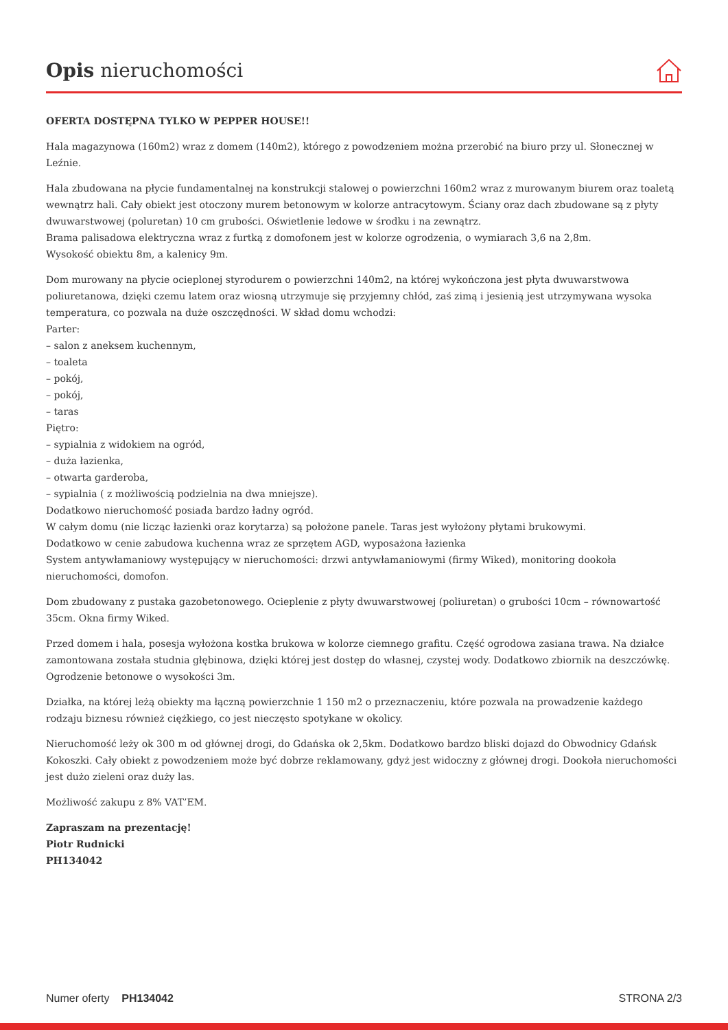Opis nieruchomości
OFERTA DOSTĘPNA TYLKO W PEPPER HOUSE!!
Hala magazynowa (160m2) wraz z domem (140m2), którego z powodzeniem można przerobić na biuro przy ul. Słonecznej w Leźnie.
Hala zbudowana na płycie fundamentalnej na konstrukcji stalowej o powierzchni 160m2 wraz z murowanym biurem oraz toaletą wewnątrz hali. Cały obiekt jest otoczony murem betonowym w kolorze antracytowym. Ściany oraz dach zbudowane są z płyty dwuwarstwowej (poluretan) 10 cm grubości. Oświetlenie ledowe w środku i na zewnątrz.
Brama palisadowa elektryczna wraz z furtką z domofonem jest w kolorze ogrodzenia, o wymiarach 3,6 na 2,8m.
Wysokość obiektu 8m, a kalenicy 9m.
Dom murowany na płycie ocieplonej styrodurem o powierzchni 140m2, na której wykończona jest płyta dwuwarstwowa poliuretanowa, dzięki czemu latem oraz wiosną utrzymuje się przyjemny chłód, zaś zimą i jesienią jest utrzymywana wysoka temperatura, co pozwala na duże oszczędności. W skład domu wchodzi:
Parter:
– salon z aneksem kuchennym,
– toaleta
– pokój,
– pokój,
– taras
Piętro:
– sypialnia z widokiem na ogród,
– duża łazienka,
– otwarta garderoba,
– sypialnia ( z możliwością podzielnia na dwa mniejsze).
Dodatkowo nieruchomość posiada bardzo ładny ogród.
W całym domu (nie licząc łazienki oraz korytarza) są położone panele. Taras jest wyłożony płytami brukowymi.
Dodatkowo w cenie zabudowa kuchenna wraz ze sprzętem AGD, wyposażona łazienka
System antywłamaniowy występujący w nieruchomości: drzwi antywłamaniowymi (firmy Wiked), monitoring dookoła nieruchomości, domofon.
Dom zbudowany z pustaka gazobetonowego. Ocieplenie z płyty dwuwarstwowej (poliuretan) o grubości 10cm – równowartość 35cm. Okna firmy Wiked.
Przed domem i hala, posesja wyłożona kostka brukowa w kolorze ciemnego grafitu. Część ogrodowa zasiana trawa. Na działce zamontowana została studnia głębinowa, dzięki której jest dostęp do własnej, czystej wody. Dodatkowo zbiornik na deszczówkę. Ogrodzenie betonowe o wysokości 3m.
Działka, na której leżą obiekty ma łączną powierzchnie 1 150 m2 o przeznaczeniu, które pozwala na prowadzenie każdego rodzaju biznesu również ciężkiego, co jest nieczęsto spotykane w okolicy.
Nieruchomość leży ok 300 m od głównej drogi, do Gdańska ok 2,5km. Dodatkowo bardzo bliski dojazd do Obwodnicy Gdańsk Kokoszki. Cały obiekt z powodzeniem może być dobrze reklamowany, gdyż jest widoczny z głównej drogi. Dookoła nieruchomości jest dużo zieleni oraz duży las.
Możliwość zakupu z 8% VAT’EM.
Zapraszam na prezentację!
Piotr Rudnicki
PH134042
Numer oferty PH134042 STRONA 2/3